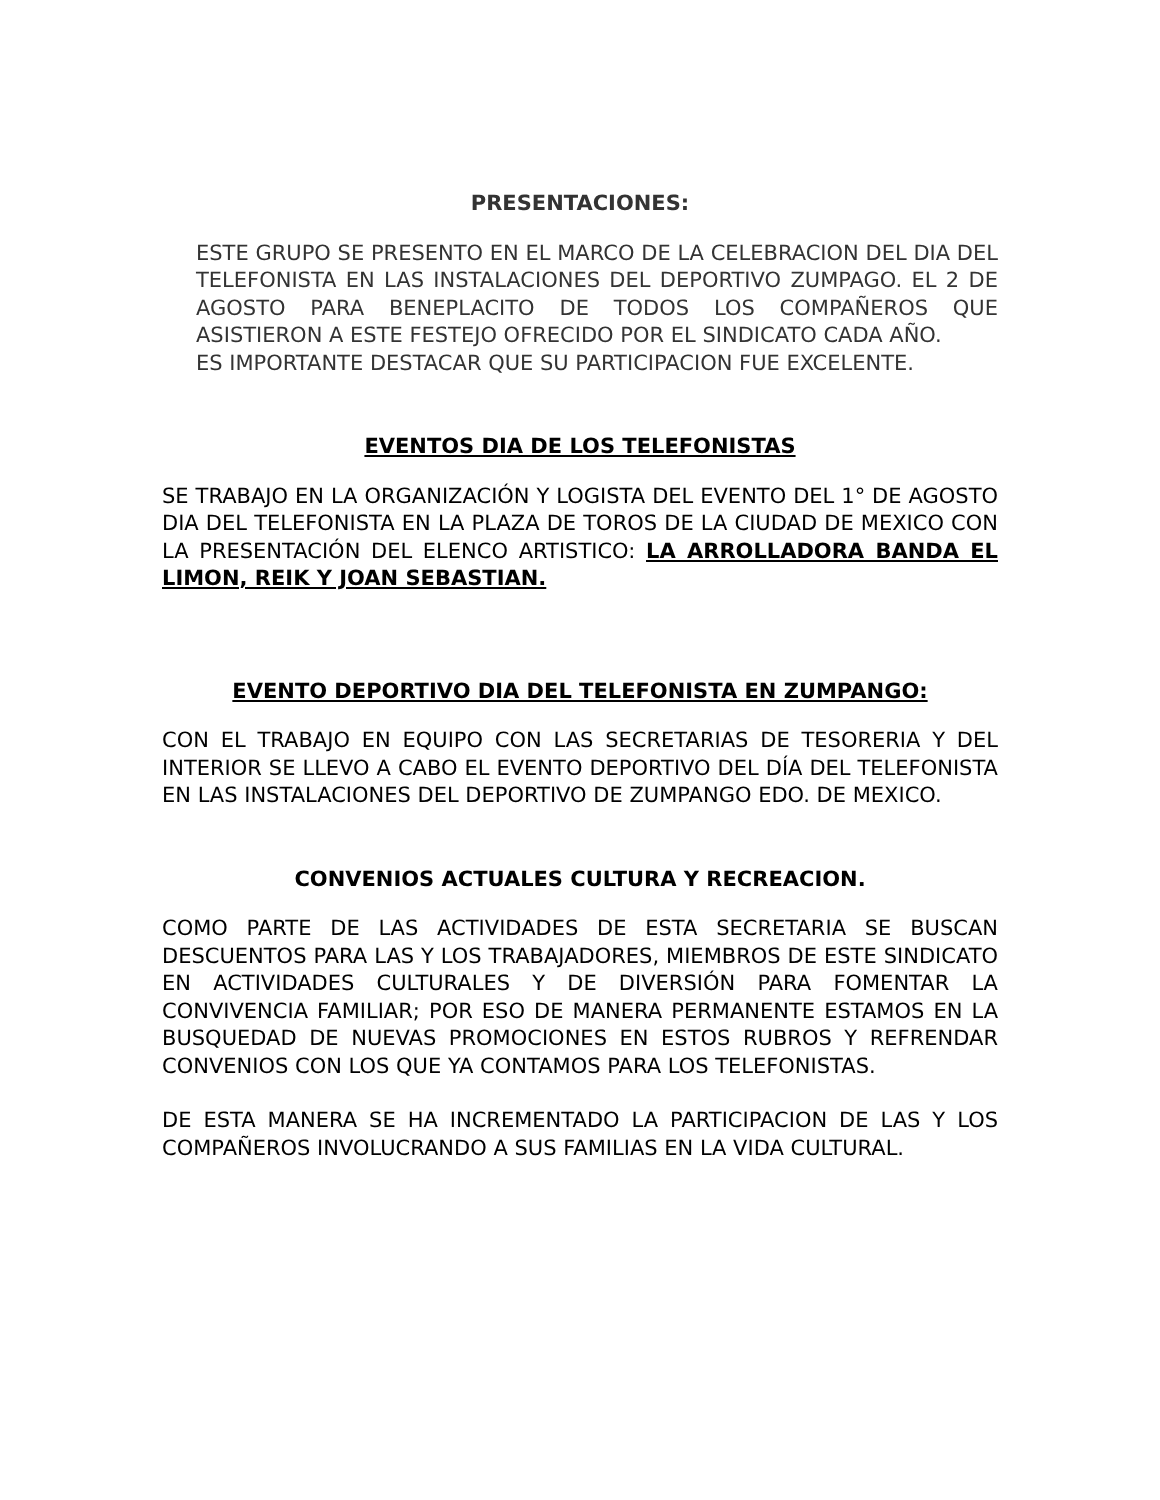PRESENTACIONES:
ESTE GRUPO SE PRESENTO EN EL MARCO DE LA CELEBRACION DEL DIA DEL TELEFONISTA EN LAS INSTALACIONES DEL DEPORTIVO ZUMPAGO. EL 2 DE AGOSTO PARA BENEPLACITO DE TODOS LOS COMPAÑEROS QUE ASISTIERON A ESTE FESTEJO OFRECIDO POR EL SINDICATO CADA AÑO.
ES IMPORTANTE DESTACAR QUE SU PARTICIPACION FUE EXCELENTE.
EVENTOS DIA DE LOS TELEFONISTAS
SE TRABAJO EN LA ORGANIZACIÓN Y LOGISTA DEL EVENTO DEL 1° DE AGOSTO DIA DEL TELEFONISTA EN LA PLAZA DE TOROS DE LA CIUDAD DE MEXICO CON LA PRESENTACIÓN DEL ELENCO ARTISTICO: LA ARROLLADORA BANDA EL LIMON, REIK Y JOAN SEBASTIAN.
EVENTO DEPORTIVO DIA DEL TELEFONISTA EN ZUMPANGO:
CON EL TRABAJO EN EQUIPO CON LAS SECRETARIAS DE TESORERIA Y DEL INTERIOR SE LLEVO A CABO EL EVENTO DEPORTIVO DEL DÍA DEL TELEFONISTA EN LAS INSTALACIONES DEL DEPORTIVO DE ZUMPANGO EDO. DE MEXICO.
CONVENIOS ACTUALES CULTURA Y RECREACION.
COMO PARTE DE LAS ACTIVIDADES DE ESTA SECRETARIA SE BUSCAN DESCUENTOS PARA LAS Y LOS TRABAJADORES, MIEMBROS DE ESTE SINDICATO EN ACTIVIDADES CULTURALES Y DE DIVERSIÓN PARA FOMENTAR LA CONVIVENCIA FAMILIAR; POR ESO DE MANERA PERMANENTE ESTAMOS EN LA BUSQUEDAD DE NUEVAS PROMOCIONES EN ESTOS RUBROS Y REFRENDAR CONVENIOS CON LOS QUE YA CONTAMOS PARA LOS TELEFONISTAS.
DE ESTA MANERA SE HA INCREMENTADO LA PARTICIPACION DE LAS Y LOS COMPAÑEROS INVOLUCRANDO A SUS FAMILIAS EN LA VIDA CULTURAL.